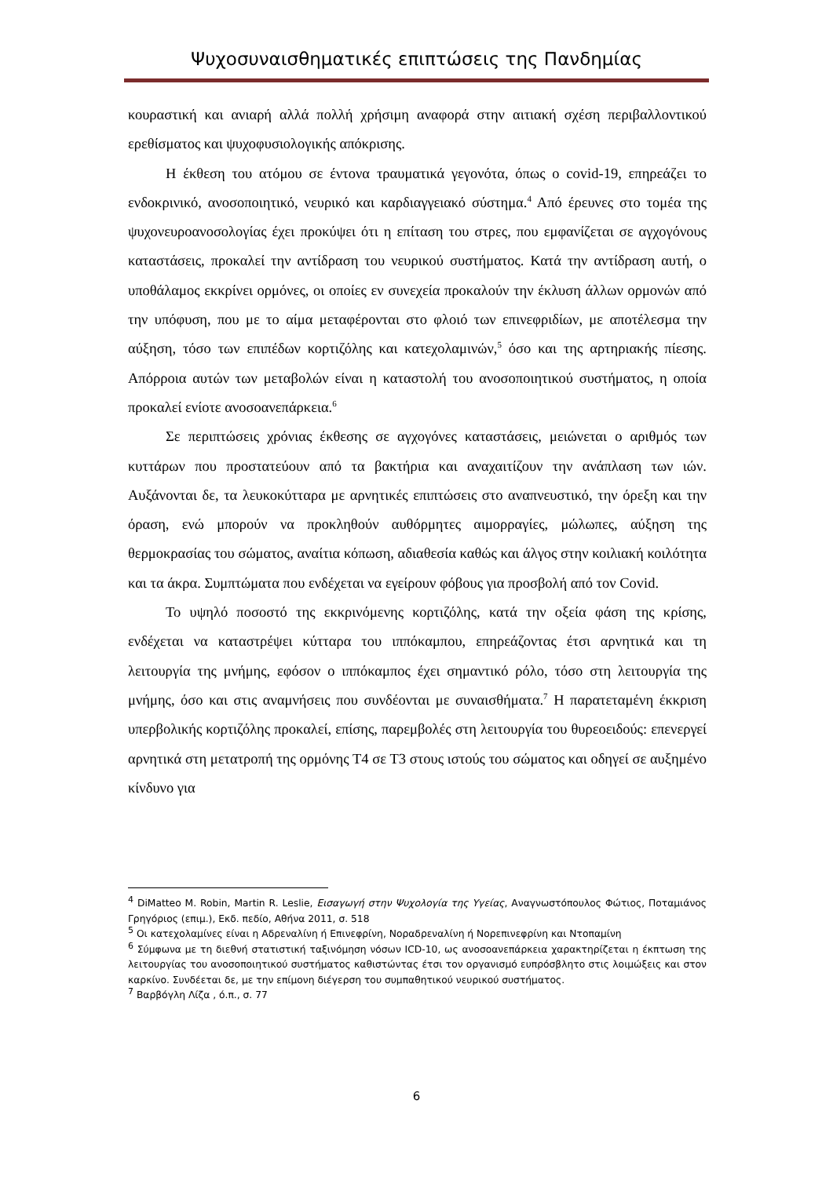Ψυχοσυναισθηματικές επιπτώσεις της Πανδημίας
κουραστική και ανιαρή αλλά πολλή χρήσιμη αναφορά στην αιτιακή σχέση περιβαλλοντικού ερεθίσματος και ψυχοφυσιολογικής απόκρισης.
Η έκθεση του ατόμου σε έντονα τραυματικά γεγονότα, όπως ο covid-19, επηρεάζει το ενδοκρινικό, ανοσοποιητικό, νευρικό και καρδιαγγειακό σύστημα.<sup>4</sup> Από έρευνες στο τομέα της ψυχονευροανοσολογίας έχει προκύψει ότι η επίταση του στρες, που εμφανίζεται σε αγχογόνους καταστάσεις, προκαλεί την αντίδραση του νευρικού συστήματος. Κατά την αντίδραση αυτή, ο υποθάλαμος εκκρίνει ορμόνες, οι οποίες εν συνεχεία προκαλούν την έκλυση άλλων ορμονών από την υπόφυση, που με το αίμα μεταφέρονται στο φλοιό των επινεφριδίων, με αποτέλεσμα την αύξηση, τόσο των επιπέδων κορτιζόλης και κατεχολαμινών,<sup>5</sup> όσο και της αρτηριακής πίεσης. Απόρροια αυτών των μεταβολών είναι η καταστολή του ανοσοποιητικού συστήματος, η οποία προκαλεί ενίοτε ανοσοανεπάρκεια.<sup>6</sup>
Σε περιπτώσεις χρόνιας έκθεσης σε αγχογόνες καταστάσεις, μειώνεται ο αριθμός των κυττάρων που προστατεύουν από τα βακτήρια και αναχαιτίζουν την ανάπλαση των ιών. Αυξάνονται δε, τα λευκοκύτταρα με αρνητικές επιπτώσεις στο αναπνευστικό, την όρεξη και την όραση, ενώ μπορούν να προκληθούν αυθόρμητες αιμορραγίες, μώλωπες, αύξηση της θερμοκρασίας του σώματος, αναίτια κόπωση, αδιαθεσία καθώς και άλγος στην κοιλιακή κοιλότητα και τα άκρα. Συμπτώματα που ενδέχεται να εγείρουν φόβους για προσβολή από τον Covid.
Το υψηλό ποσοστό της εκκρινόμενης κορτιζόλης, κατά την οξεία φάση της κρίσης, ενδέχεται να καταστρέψει κύτταρα του ιππόκαμπου, επηρεάζοντας έτσι αρνητικά και τη λειτουργία της μνήμης, εφόσον ο ιππόκαμπος έχει σημαντικό ρόλο, τόσο στη λειτουργία της μνήμης, όσο και στις αναμνήσεις που συνδέονται με συναισθήματα.<sup>7</sup> Η παρατεταμένη έκκριση υπερβολικής κορτιζόλης προκαλεί, επίσης, παρεμβολές στη λειτουργία του θυρεοειδούς: επενεργεί αρνητικά στη μετατροπή της ορμόνης Τ4 σε Τ3 στους ιστούς του σώματος και οδηγεί σε αυξημένο κίνδυνο για
<sup>4</sup> DiMatteo M. Robin, Martin R. Leslie, Εισαγωγή στην Ψυχολογία της Υγείας, Αναγνωστόπουλος Φώτιος, Ποταμιάνος Γρηγόριος (επιμ.), Εκδ. πεδίο, Αθήνα 2011, σ. 518
<sup>5</sup> Οι κατεχολαμίνες είναι η Αδρεναλίνη ή Επινεφρίνη, Νοραδρεναλίνη ή Νορεπινεφρίνη και Ντοπαμίνη
<sup>6</sup> Σύμφωνα με τη διεθνή στατιστική ταξινόμηση νόσων ICD-10, ως ανοσοανεπάρκεια χαρακτηρίζεται η έκπτωση της λειτουργίας του ανοσοποιητικού συστήματος καθιστώντας έτσι τον οργανισμό ευπρόσβλητο στις λοιμώξεις και στον καρκίνο. Συνδέεται δε, με την επίμονη διέγερση του συμπαθητικού νευρικού συστήματος.
<sup>7</sup> Βαρβόγλη Λίζα , ό.π., σ. 77
6